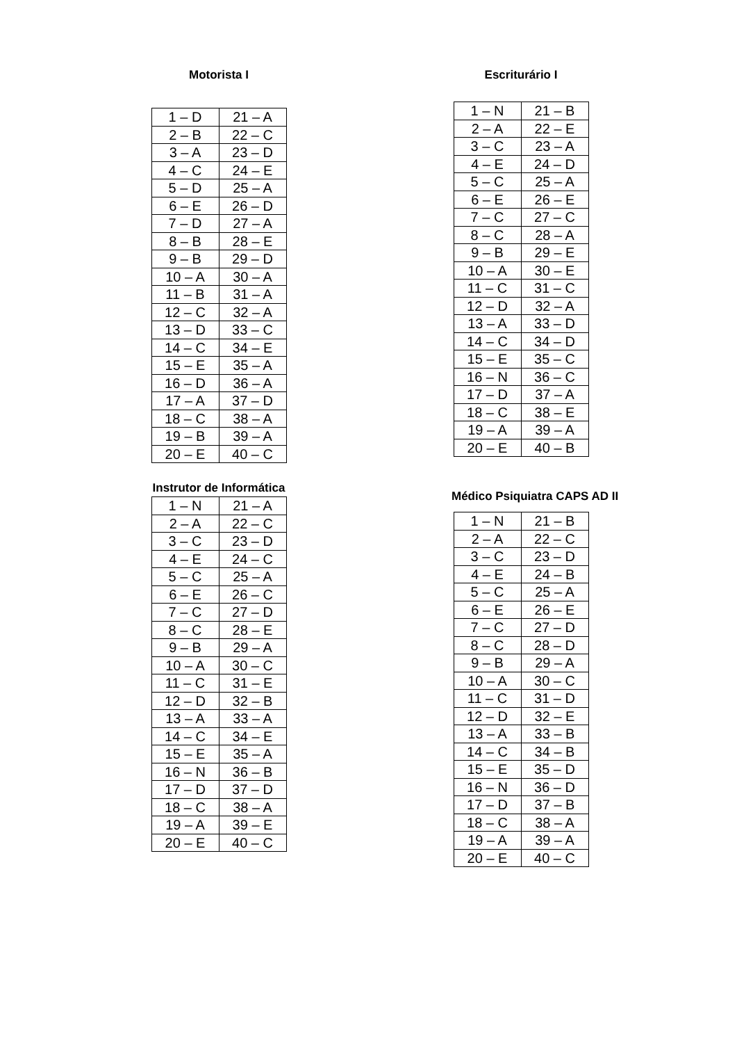Motorista I
| 1 – D | 21 – A |
| 2 – B | 22 – C |
| 3 – A | 23 – D |
| 4 – C | 24 – E |
| 5 – D | 25 – A |
| 6 – E | 26 – D |
| 7 – D | 27 – A |
| 8 – B | 28 – E |
| 9 – B | 29 – D |
| 10 – A | 30 – A |
| 11 – B | 31 – A |
| 12 – C | 32 – A |
| 13 – D | 33 – C |
| 14 – C | 34 – E |
| 15 – E | 35 – A |
| 16 – D | 36 – A |
| 17 – A | 37 – D |
| 18 – C | 38 – A |
| 19 – B | 39 – A |
| 20 – E | 40 – C |
Escriturário I
| 1 – N | 21 – B |
| 2 – A | 22 – E |
| 3 – C | 23 – A |
| 4 – E | 24 – D |
| 5 – C | 25 – A |
| 6 – E | 26 – E |
| 7 – C | 27 – C |
| 8 – C | 28 – A |
| 9 – B | 29 – E |
| 10 – A | 30 – E |
| 11 – C | 31 – C |
| 12 – D | 32 – A |
| 13 – A | 33 – D |
| 14 – C | 34 – D |
| 15 – E | 35 – C |
| 16 – N | 36 – C |
| 17 – D | 37 – A |
| 18 – C | 38 – E |
| 19 – A | 39 – A |
| 20 – E | 40 – B |
Instrutor de Informática
| 1 – N | 21 – A |
| 2 – A | 22 – C |
| 3 – C | 23 – D |
| 4 – E | 24 – C |
| 5 – C | 25 – A |
| 6 – E | 26 – C |
| 7 – C | 27 – D |
| 8 – C | 28 – E |
| 9 – B | 29 – A |
| 10 – A | 30 – C |
| 11 – C | 31 – E |
| 12 – D | 32 – B |
| 13 – A | 33 – A |
| 14 – C | 34 – E |
| 15 – E | 35 – A |
| 16 – N | 36 – B |
| 17 – D | 37 – D |
| 18 – C | 38 – A |
| 19 – A | 39 – E |
| 20 – E | 40 – C |
Médico Psiquiatra CAPS AD II
| 1 – N | 21 – B |
| 2 – A | 22 – C |
| 3 – C | 23 – D |
| 4 – E | 24 – B |
| 5 – C | 25 – A |
| 6 – E | 26 – E |
| 7 – C | 27 – D |
| 8 – C | 28 – D |
| 9 – B | 29 – A |
| 10 – A | 30 – C |
| 11 – C | 31 – D |
| 12 – D | 32 – E |
| 13 – A | 33 – B |
| 14 – C | 34 – B |
| 15 – E | 35 – D |
| 16 – N | 36 – D |
| 17 – D | 37 – B |
| 18 – C | 38 – A |
| 19 – A | 39 – A |
| 20 – E | 40 – C |